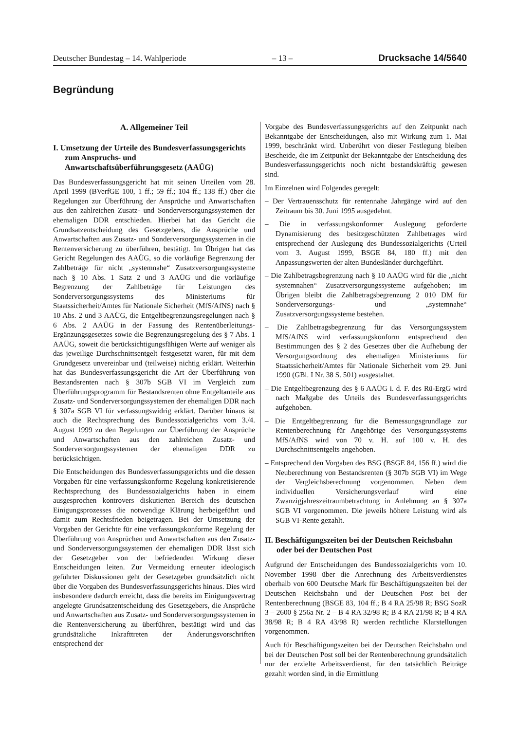Deutscher Bundestag – 14. Wahlperiode – 13 – Drucksache 14/5640
Begründung
A. Allgemeiner Teil
I. Umsetzung der Urteile des Bundesverfassungsgerichts zum Anspruchs- und Anwartschaftsüberführungsgesetz (AAÜG)
Das Bundesverfassungsgericht hat mit seinen Urteilen vom 28. April 1999 (BVerfGE 100, 1 ff.; 59 ff.; 104 ff.; 138 ff.) über die Regelungen zur Überführung der Ansprüche und Anwartschaften aus den zahlreichen Zusatz- und Sonderversorgungssystemen der ehemaligen DDR entschieden. Hierbei hat das Gericht die Grundsatzentscheidung des Gesetzgebers, die Ansprüche und Anwartschaften aus Zusatz- und Sonderversorgungssystemen in die Rentenversicherung zu überführen, bestätigt. Im Übrigen hat das Gericht Regelungen des AAÜG, so die vorläufige Begrenzung der Zahlbeträge für nicht „systemnahe“ Zusatzversorgungssysteme nach § 10 Abs. 1 Satz 2 und 3 AAÜG und die vorläufige Begrenzung der Zahlbeträge für Leistungen des Sonderversorgungssystems des Ministeriums für Staatssicherheit/Amtes für Nationale Sicherheit (MfS/AfNS) nach § 10 Abs. 2 und 3 AAÜG, die Entgeltbegrenzungsregelungen nach § 6 Abs. 2 AAÜG in der Fassung des Rentenüberleitungs-Ergänzungsgesetzes sowie die Begrenzungsregelung des § 7 Abs. 1 AAÜG, soweit die berücksichtigungsfähigen Werte auf weniger als das jeweilige Durchschnittsentgelt festgesetzt waren, für mit dem Grundgesetz unvereinbar und (teilweise) nichtig erklärt. Weiterhin hat das Bundesverfassungsgericht die Art der Überführung von Bestandsrenten nach § 307b SGB VI im Vergleich zum Überführungsprogramm für Bestandsrenten ohne Entgeltanteile aus Zusatz- und Sonderversorgungssystemen der ehemaligen DDR nach § 307a SGB VI für verfassungswidrig erklärt. Darüber hinaus ist auch die Rechtsprechung des Bundessozialgerichts vom 3./4. August 1999 zu den Regelungen zur Überführung der Ansprüche und Anwartschaften aus den zahlreichen Zusatz- und Sonderversorgungssystemen der ehemaligen DDR zu berücksichtigen.
Die Entscheidungen des Bundesverfassungsgerichts und die dessen Vorgaben für eine verfassungskonforme Regelung konkretisierende Rechtsprechung des Bundessozialgerichts haben in einem ausgesprochen kontrovers diskutierten Bereich des deutschen Einigungsprozesses die notwendige Klärung herbeigeführt und damit zum Rechtsfrieden beigetragen. Bei der Umsetzung der Vorgaben der Gerichte für eine verfassungskonforme Regelung der Überführung von Ansprüchen und Anwartschaften aus den Zusatz- und Sonderversorgungssystemen der ehemaligen DDR lässt sich der Gesetzgeber von der befriedenden Wirkung dieser Entscheidungen leiten. Zur Vermeidung erneuter ideologisch geführter Diskussionen geht der Gesetzgeber grundsätzlich nicht über die Vorgaben des Bundesverfassungsgerichts hinaus. Dies wird insbesondere dadurch erreicht, dass die bereits im Einigungsvertrag angelegte Grundsatzentscheidung des Gesetzgebers, die Ansprüche und Anwartschaften aus Zusatz- und Sonderversorgungssystemen in die Rentenversicherung zu überführen, bestätigt wird und das grundsätzliche Inkrafttreten der Änderungsvorschriften entsprechend der
Vorgabe des Bundesverfassungsgerichts auf den Zeitpunkt nach Bekanntgabe der Entscheidungen, also mit Wirkung zum 1. Mai 1999, beschränkt wird. Unberührt von dieser Festlegung bleiben Bescheide, die im Zeitpunkt der Bekanntgabe der Entscheidung des Bundesverfassungsgerichts noch nicht bestandskräftig gewesen sind.
Im Einzelnen wird Folgendes geregelt:
– Der Vertrauensschutz für rentennahe Jahrgänge wird auf den Zeitraum bis 30. Juni 1995 ausgedehnt.
– Die in verfassungskonformer Auslegung geforderte Dynamisierung des besitzgeschützten Zahlbetrages wird entsprechend der Auslegung des Bundessozialgerichts (Urteil vom 3. August 1999, BSGE 84, 180 ff.) mit den Anpassungswerten der alten Bundesländer durchgeführt.
– Die Zahlbetragsbegrenzung nach § 10 AAÜG wird für die „nicht systemnahen“ Zusatzversorgungssysteme aufgehoben; im Übrigen bleibt die Zahlbetragsbegrenzung 2 010 DM für Sonderversorgungs- und „systemnahe“ Zusatzversorgungssysteme bestehen.
– Die Zahlbetragsbegrenzung für das Versorgungssystem MfS/AfNS wird verfassungskonform entsprechend den Bestimmungen des § 2 des Gesetzes über die Aufhebung der Versorgungsordnung des ehemaligen Ministeriums für Staatssicherheit/Amtes für Nationale Sicherheit vom 29. Juni 1990 (GBl. I Nr. 38 S. 501) ausgestaltet.
– Die Entgeltbegrenzung des § 6 AAÜG i. d. F. des Rü-ErgG wird nach Maßgabe des Urteils des Bundesverfassungsgerichts aufgehoben.
– Die Entgeltbegrenzung für die Bemessungsgrundlage zur Rentenberechnung für Angehörige des Versorgungssystems MfS/AfNS wird von 70 v. H. auf 100 v. H. des Durchschnittsentgelts angehoben.
– Entsprechend den Vorgaben des BSG (BSGE 84, 156 ff.) wird die Neuberechnung von Bestandsrenten (§ 307b SGB VI) im Wege der Vergleichsberechnung vorgenommen. Neben dem individuellen Versicherungsverlauf wird eine Zwanzigjahreszeitraumbetrachtung in Anlehnung an § 307a SGB VI vorgenommen. Die jeweils höhere Leistung wird als SGB VI-Rente gezahlt.
II. Beschäftigungszeiten bei der Deutschen Reichsbahn oder bei der Deutschen Post
Aufgrund der Entscheidungen des Bundessozialgerichts vom 10. November 1998 über die Anrechnung des Arbeitsverdienstes oberhalb von 600 Deutsche Mark für Beschäftigungszeiten bei der Deutschen Reichsbahn und der Deutschen Post bei der Rentenberechnung (BSGE 83, 104 ff.; B 4 RA 25/98 R; BSG SozR 3 – 2600 § 256a Nr. 2 – B 4 RA 32/98 R; B 4 RA 21/98 R; B 4 RA 38/98 R; B 4 RA 43/98 R) werden rechtliche Klarstellungen vorgenommen.
Auch für Beschäftigungszeiten bei der Deutschen Reichsbahn und bei der Deutschen Post soll bei der Rentenberechnung grundsätzlich nur der erzielte Arbeitsverdienst, für den tatsächlich Beiträge gezahlt worden sind, in die Ermittlung